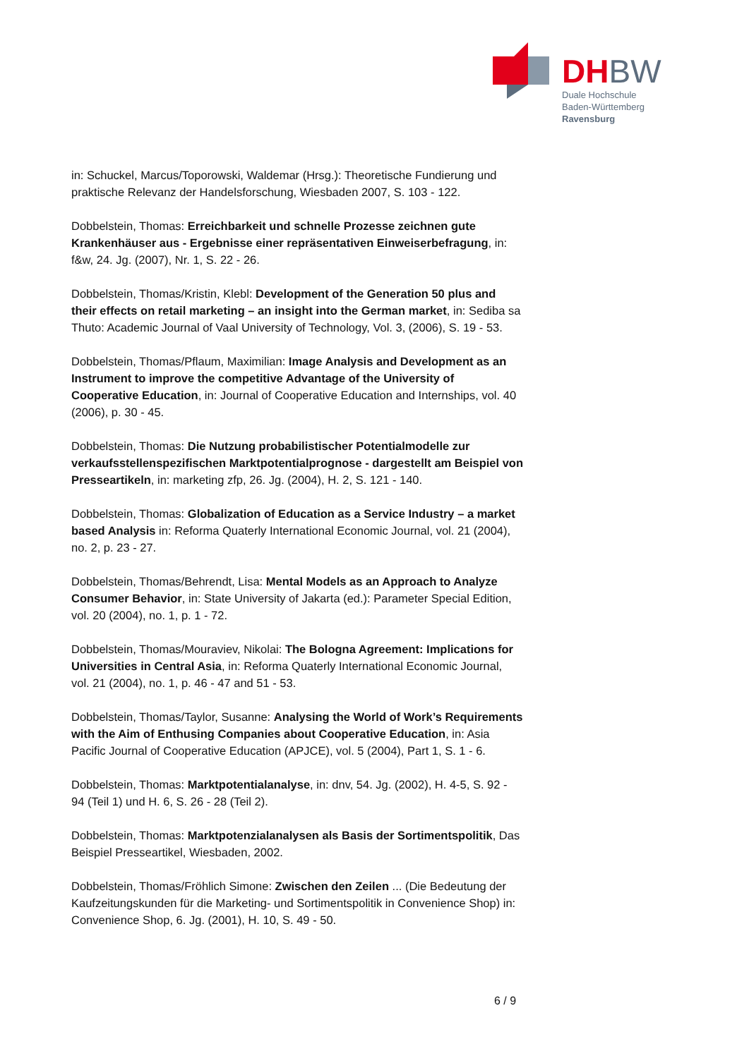DHBW
Duale Hochschule
Baden-Württemberg
Ravensburg
in: Schuckel, Marcus/Toporowski, Waldemar (Hrsg.): Theoretische Fundierung und praktische Relevanz der Handelsforschung, Wiesbaden 2007, S. 103 - 122.
Dobbelstein, Thomas: Erreichbarkeit und schnelle Prozesse zeichnen gute Krankenhäuser aus - Ergebnisse einer repräsentativen Einweiserbefragung, in: f&w, 24. Jg. (2007), Nr. 1, S. 22 - 26.
Dobbelstein, Thomas/Kristin, Klebl: Development of the Generation 50 plus and their effects on retail marketing – an insight into the German market, in: Sediba sa Thuto: Academic Journal of Vaal University of Technology, Vol. 3, (2006), S. 19 - 53.
Dobbelstein, Thomas/Pflaum, Maximilian: Image Analysis and Development as an Instrument to improve the competitive Advantage of the University of Cooperative Education, in: Journal of Cooperative Education and Internships, vol. 40 (2006), p. 30 - 45.
Dobbelstein, Thomas: Die Nutzung probabilistischer Potentialmodelle zur verkaufsstellenspezifischen Marktpotentialprognose - dargestellt am Beispiel von Presseartikeln, in: marketing zfp, 26. Jg. (2004), H. 2, S. 121 - 140.
Dobbelstein, Thomas: Globalization of Education as a Service Industry – a market based Analysis in: Reforma Quaterly International Economic Journal, vol. 21 (2004), no. 2, p. 23 - 27.
Dobbelstein, Thomas/Behrendt, Lisa: Mental Models as an Approach to Analyze Consumer Behavior, in: State University of Jakarta (ed.): Parameter Special Edition, vol. 20 (2004), no. 1, p. 1 - 72.
Dobbelstein, Thomas/Mouraviev, Nikolai: The Bologna Agreement: Implications for Universities in Central Asia, in: Reforma Quaterly International Economic Journal, vol. 21 (2004), no. 1, p. 46 - 47 and 51 - 53.
Dobbelstein, Thomas/Taylor, Susanne: Analysing the World of Work’s Requirements with the Aim of Enthusing Companies about Cooperative Education, in: Asia Pacific Journal of Cooperative Education (APJCE), vol. 5 (2004), Part 1, S. 1 - 6.
Dobbelstein, Thomas: Marktpotentialanalyse, in: dnv, 54. Jg. (2002), H. 4-5, S. 92 - 94 (Teil 1) und H. 6, S. 26 - 28 (Teil 2).
Dobbelstein, Thomas: Marktpotenzialanalysen als Basis der Sortimentspolitik, Das Beispiel Presseartikel, Wiesbaden, 2002.
Dobbelstein, Thomas/Fröhlich Simone: Zwischen den Zeilen ... (Die Bedeutung der Kaufzeitungskunden für die Marketing- und Sortimentspolitik in Convenience Shop) in: Convenience Shop, 6. Jg. (2001), H. 10, S. 49 - 50.
6 / 9